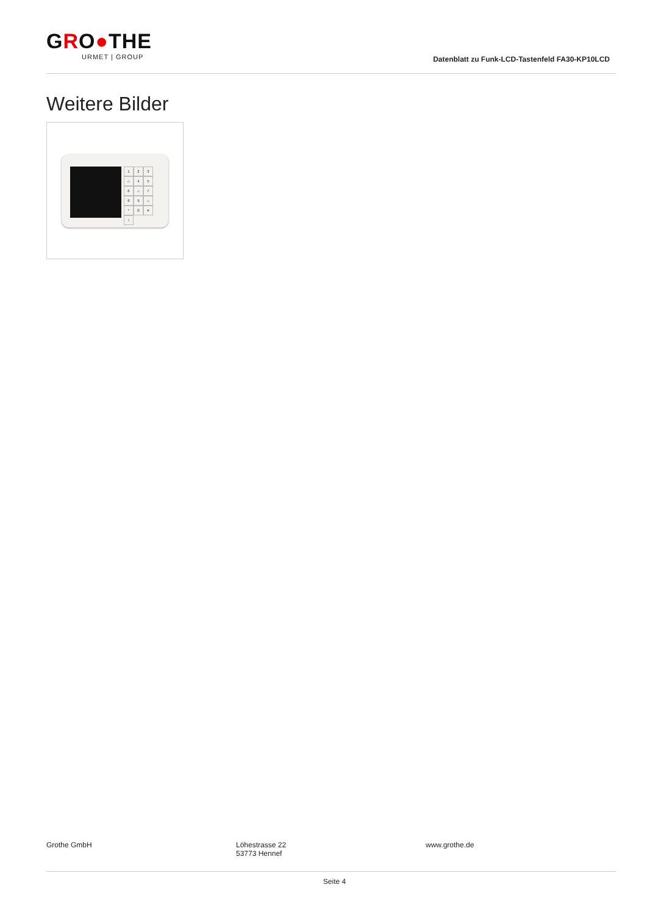GRO●THE
URMET | GROUP
Datenblatt zu Funk-LCD-Tastenfeld FA30-KP10LCD
Weitere Bilder
123 ⌂ 456 ⌂ 789 ⌂ * 0 # \
Grothe GmbH Löhestrasse 22
53773 Hennef
www.grothe.de
Seite 4